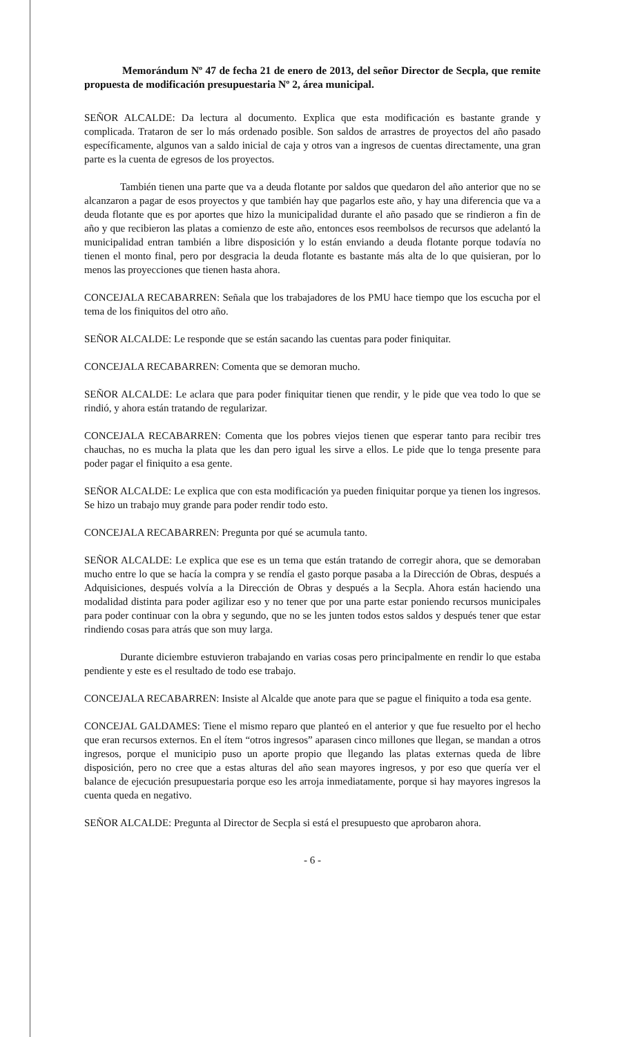Memorándum Nº 47 de fecha 21 de enero de 2013, del señor Director de Secpla, que remite propuesta de modificación presupuestaria Nº 2, área municipal.
SEÑOR ALCALDE: Da lectura al documento. Explica que esta modificación es bastante grande y complicada. Trataron de ser lo más ordenado posible. Son saldos de arrastres de proyectos del año pasado específicamente, algunos van a saldo inicial de caja y otros van a ingresos de cuentas directamente, una gran parte es la cuenta de egresos de los proyectos.
También tienen una parte que va a deuda flotante por saldos que quedaron del año anterior que no se alcanzaron a pagar de esos proyectos y que también hay que pagarlos este año, y hay una diferencia que va a deuda flotante que es por aportes que hizo la municipalidad durante el año pasado que se rindieron a fin de año y que recibieron las platas a comienzo de este año, entonces esos reembolsos de recursos que adelantó la municipalidad entran también a libre disposición y lo están enviando a deuda flotante porque todavía no tienen el monto final, pero por desgracia la deuda flotante es bastante más alta de lo que quisieran, por lo menos las proyecciones que tienen hasta ahora.
CONCEJALA RECABARREN: Señala que los trabajadores de los PMU hace tiempo que los escucha por el tema de los finiquitos del otro año.
SEÑOR ALCALDE: Le responde que se están sacando las cuentas para poder finiquitar.
CONCEJALA RECABARREN: Comenta que se demoran mucho.
SEÑOR ALCALDE: Le aclara que para poder finiquitar tienen que rendir, y le pide que vea todo lo que se rindió, y ahora están tratando de regularizar.
CONCEJALA RECABARREN: Comenta que los pobres viejos tienen que esperar tanto para recibir tres chauchas, no es mucha la plata que les dan pero igual les sirve a ellos. Le pide que lo tenga presente para poder pagar el finiquito a esa gente.
SEÑOR ALCALDE: Le explica que con esta modificación ya pueden finiquitar porque ya tienen los ingresos. Se hizo un trabajo muy grande para poder rendir todo esto.
CONCEJALA RECABARREN: Pregunta por qué se acumula tanto.
SEÑOR ALCALDE: Le explica que ese es un tema que están tratando de corregir ahora, que se demoraban mucho entre lo que se hacía la compra y se rendía el gasto porque pasaba a la Dirección de Obras, después a Adquisiciones, después volvía a la Dirección de Obras y después a la Secpla. Ahora están haciendo una modalidad distinta para poder agilizar eso y no tener que por una parte estar poniendo recursos municipales para poder continuar con la obra y segundo, que no se les junten todos estos saldos y después tener que estar rindiendo cosas para atrás que son muy larga.
Durante diciembre estuvieron trabajando en varias cosas pero principalmente en rendir lo que estaba pendiente y este es el resultado de todo ese trabajo.
CONCEJALA RECABARREN: Insiste al Alcalde que anote para que se pague el finiquito a toda esa gente.
CONCEJAL GALDAMES: Tiene el mismo reparo que planteó en el anterior y que fue resuelto por el hecho que eran recursos externos. En el ítem “otros ingresos” aparasen cinco millones que llegan, se mandan a otros ingresos, porque el municipio puso un aporte propio que llegando las platas externas queda de libre disposición, pero no cree que a estas alturas del año sean mayores ingresos, y por eso que quería ver el balance de ejecución presupuestaria porque eso les arroja inmediatamente, porque si hay mayores ingresos la cuenta queda en negativo.
SEÑOR ALCALDE: Pregunta al Director de Secpla si está el presupuesto que aprobaron ahora.
- 6 -